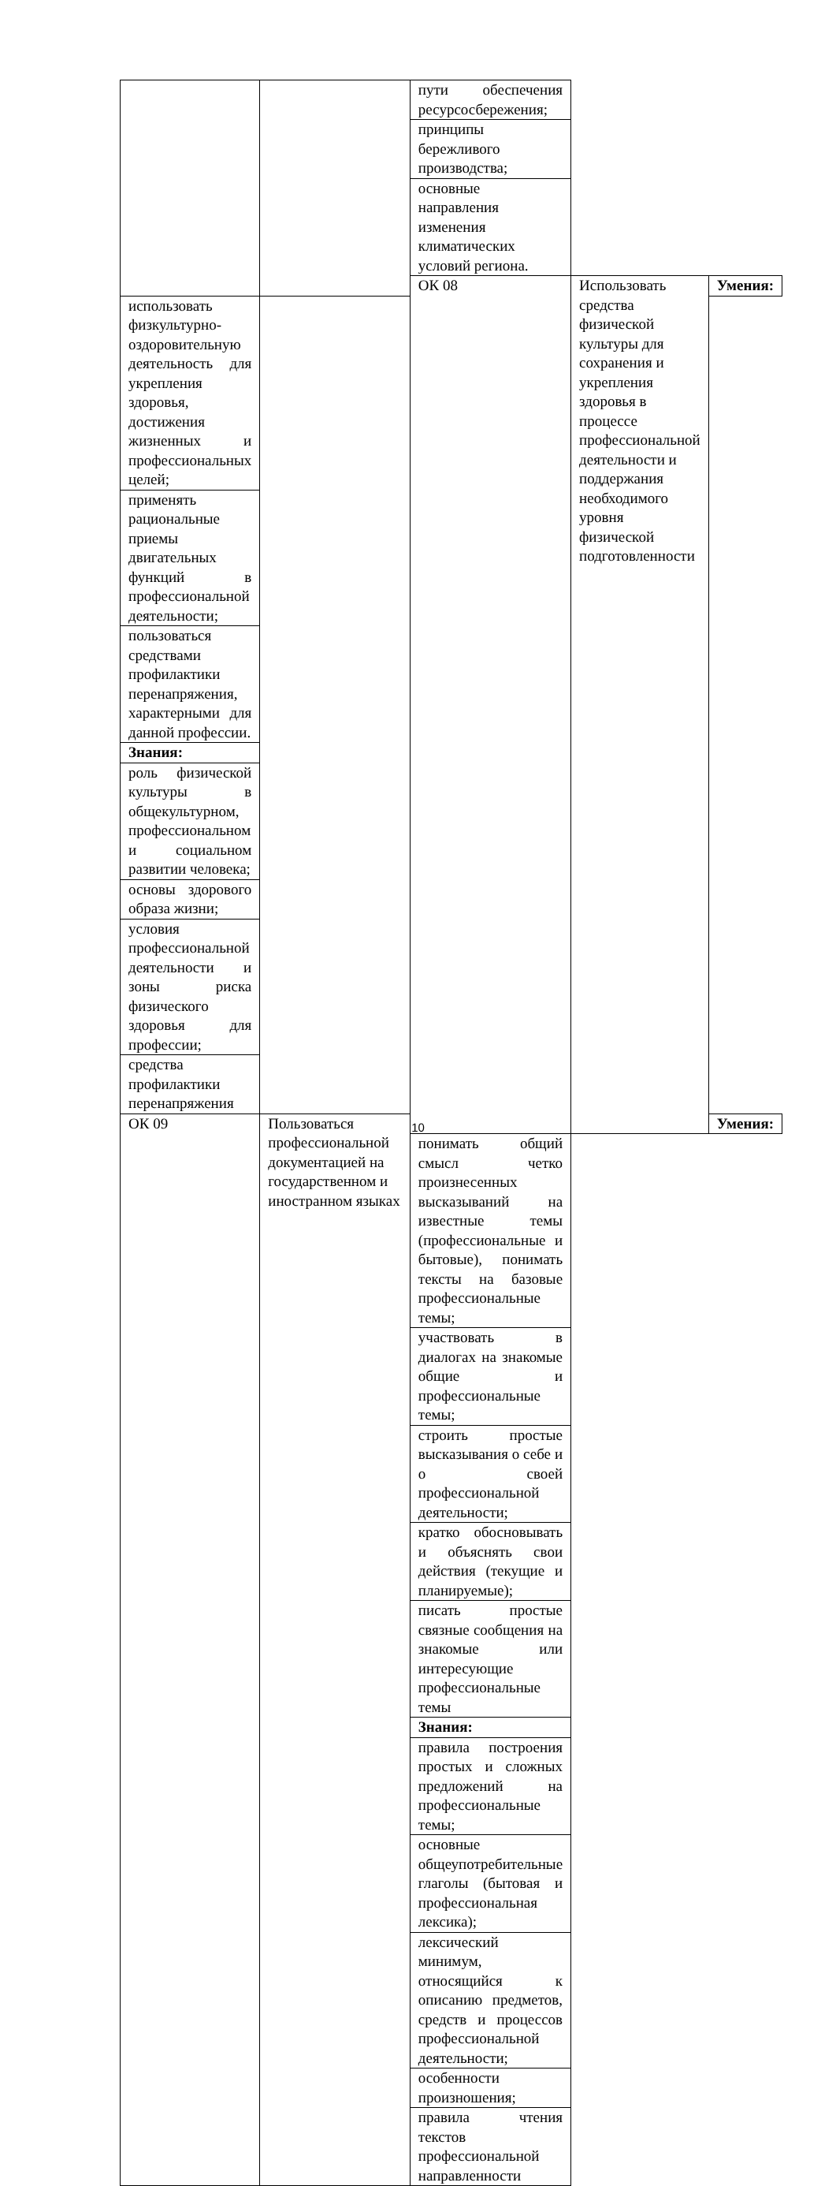| | | пути обеспечения ресурсосбережения; | | |
| | | принципы бережливого производства; | | |
| | | основные направления изменения климатических условий региона. | | |
| | | ОК 08 | Использовать средства физической культуры для сохранения и укрепления здоровья в процессе профессиональной деятельности и поддержания необходимого уровня физической подготовленности | Умения: |
| использовать физкультурно-оздоровительную деятельность для укрепления здоровья, достижения жизненных и профессиональных целей; | | | | |
| применять рациональные приемы двигательных функций в профессиональной деятельности; | | | | |
| пользоваться средствами профилактики перенапряжения, характерными для данной профессии. | | | | |
| Знания: | | | | |
| роль физической культуры в общекультурном, профессиональном и социальном развитии человека; | | | | |
| основы здорового образа жизни; | | | | |
| условия профессиональной деятельности и зоны риска физического здоровья для профессии; | | | | |
| средства профилактики перенапряжения | | | | |
| ОК 09 | Пользоваться профессиональной документацией на государственном и иностранном языках | | | Умения: |
| | | понимать общий смысл четко произнесенных высказываний на известные темы (профессиональные и бытовые), понимать тексты на базовые профессиональные темы; | | |
| | | участвовать в диалогах на знакомые общие и профессиональные темы; | | |
| | | строить простые высказывания о себе и о своей профессиональной деятельности; | | |
| | | кратко обосновывать и объяснять свои действия (текущие и планируемые); | | |
| | | писать простые связные сообщения на знакомые или интересующие профессиональные темы | | |
| | | Знания: | | |
| | | правила построения простых и сложных предложений на профессиональные темы; | | |
| | | основные общеупотребительные глаголы (бытовая и профессиональная лексика); | | |
| | | лексический минимум, относящийся к описанию предметов, средств и процессов профессиональной деятельности; | | |
| | | особенности произношения; | | |
| | | правила чтения текстов профессиональной направленности | | |
10